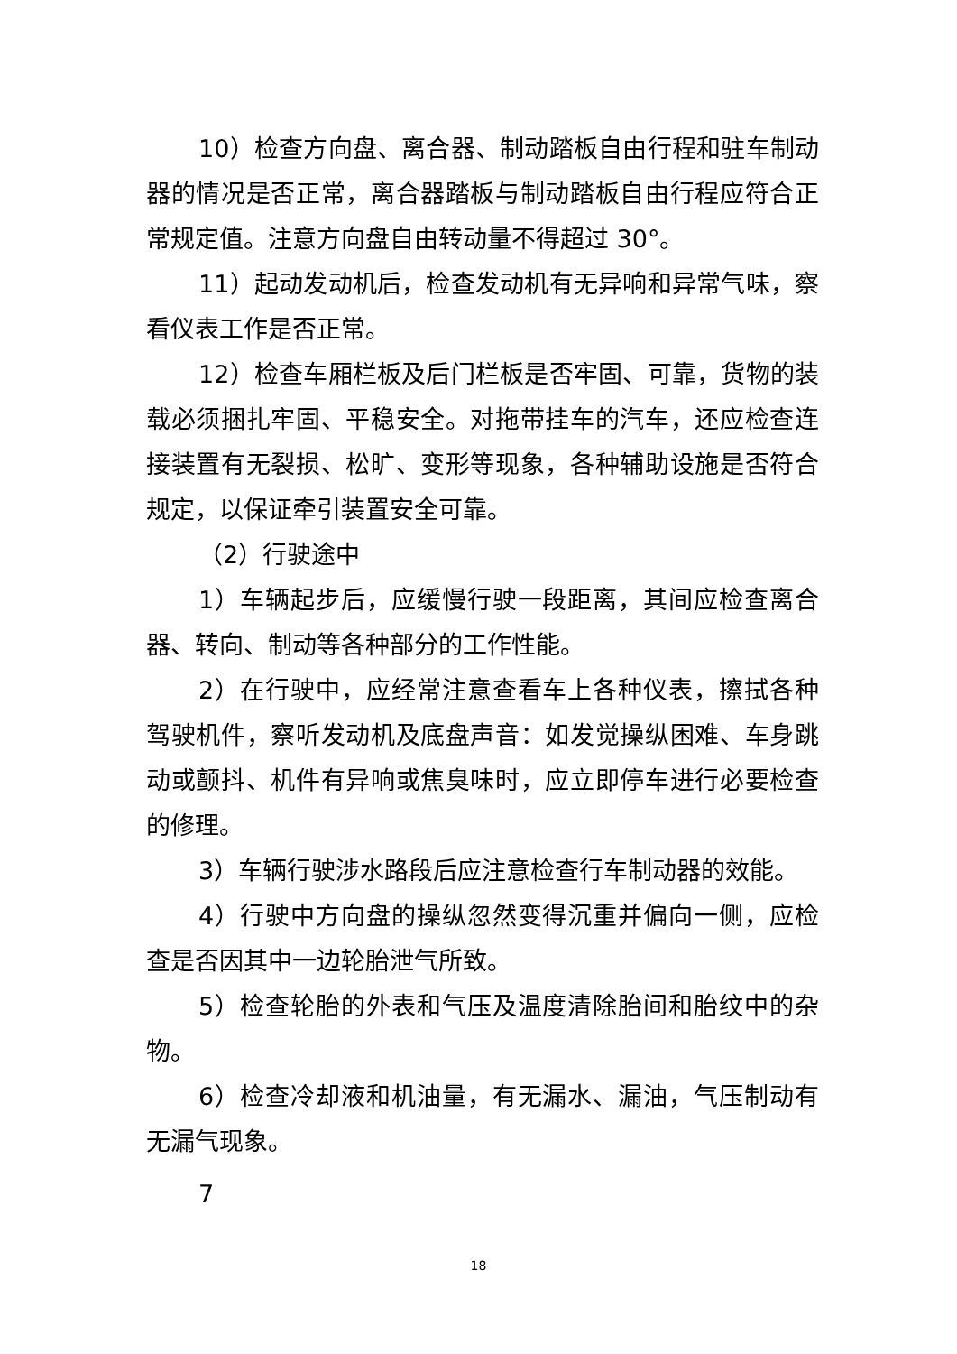10）检查方向盘、离合器、制动踏板自由行程和驻车制动器的情况是否正常，离合器踏板与制动踏板自由行程应符合正常规定值。注意方向盘自由转动量不得超过 30°。
11）起动发动机后，检查发动机有无异响和异常气味，察看仪表工作是否正常。
12）检查车厢栏板及后门栏板是否牢固、可靠，货物的装载必须捆扎牢固、平稳安全。对拖带挂车的汽车，还应检查连接装置有无裂损、松旷、变形等现象，各种辅助设施是否符合规定，以保证牵引装置安全可靠。
（2）行驶途中
1）车辆起步后，应缓慢行驶一段距离，其间应检查离合器、转向、制动等各种部分的工作性能。
2）在行驶中，应经常注意查看车上各种仪表，擦拭各种驾驶机件，察听发动机及底盘声音：如发觉操纵困难、车身跳动或颤抖、机件有异响或焦臭味时，应立即停车进行必要检查的修理。
3）车辆行驶涉水路段后应注意检查行车制动器的效能。
4）行驶中方向盘的操纵忽然变得沉重并偏向一侧，应检查是否因其中一边轮胎泄气所致。
5）检查轮胎的外表和气压及温度清除胎间和胎纹中的杂物。
6）检查冷却液和机油量，有无漏水、漏油，气压制动有无漏气现象。
7
18